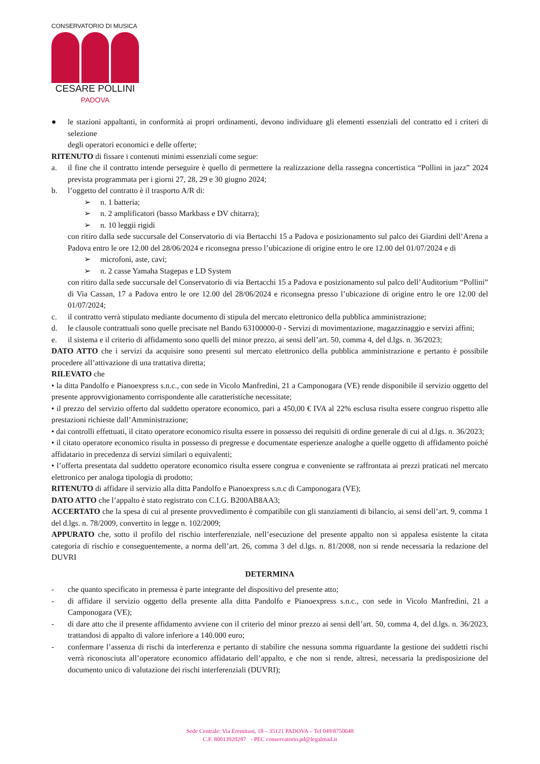CONSERVATORIO DI MUSICA
CESARE POLLINI
PADOVA
● le stazioni appaltanti, in conformità ai propri ordinamenti, devono individuare gli elementi essenziali del contratto ed i criteri di selezione
degli operatori economici e delle offerte;
RITENUTO di fissare i contenuti minimi essenziali come segue:
a. il fine che il contratto intende perseguire è quello di permettere la realizzazione della rassegna concertistica “Pollini in jazz” 2024 prevista programmata per i giorni 27, 28, 29 e 30 giugno 2024;
b. l’oggetto del contratto è il trasporto A/R di:
➢ n. 1 batteria;
➢ n. 2 amplificatori (basso Markbass e DV chitarra);
➢ n. 10 leggii rigidi
con ritiro dalla sede succursale del Conservatorio di via Bertacchi 15 a Padova e posizionamento sul palco dei Giardini dell’Arena a Padova entro le ore 12.00 del 28/06/2024 e riconsegna presso l’ubicazione di origine entro le ore 12.00 del 01/07/2024 e di
➢ microfoni, aste, cavi;
➢ n. 2 casse Yamaha Stagepas e LD System
con ritiro dalla sede succursale del Conservatorio di via Bertacchi 15 a Padova e posizionamento sul palco dell’Auditorium “Pollini” di Via Cassan, 17 a Padova entro le ore 12.00 del 28/06/2024 e riconsegna presso l’ubicazione di origine entro le ore 12.00 del 01/07/2024;
c. il contratto verrà stipulato mediante documento di stipula del mercato elettronico della pubblica amministrazione;
d. le clausole contrattuali sono quelle precisate nel Bando 63100000-0 - Servizi di movimentazione, magazzinaggio e servizi affini;
e. il sistema e il criterio di affidamento sono quelli del minor prezzo, ai sensi dell’art. 50, comma 4, del d.lgs. n. 36/2023;
DATO ATTO che i servizi da acquisire sono presenti sul mercato elettronico della pubblica amministrazione e pertanto è possibile procedere all’attivazione di una trattativa diretta;
RILEVATO che
• la ditta Pandolfo e Pianoexpress s.n.c., con sede in Vicolo Manfredini, 21 a Camponogara (VE) rende disponibile il servizio oggetto del presente approvvigionamento corrispondente alle caratteristiche necessitate;
• il prezzo del servizio offerto dal suddetto operatore economico, pari a 450,00 € IVA al 22% esclusa risulta essere congruo rispetto alle prestazioni richieste dall’Amministrazione;
• dai controlli effettuati, il citato operatore economico risulta essere in possesso dei requisiti di ordine generale di cui al d.lgs. n. 36/2023;
• il citato operatore economico risulta in possesso di pregresse e documentate esperienze analoghe a quelle oggetto di affidamento poiché affidatario in precedenza di servizi similari o equivalenti;
• l’offerta presentata dal suddetto operatore economico risulta essere congrua e conveniente se raffrontata ai prezzi praticati nel mercato elettronico per analoga tipologia di prodotto;
RITENUTO di affidare il servizio alla ditta Pandolfo e Pianoexpress s.n.c di Camponogara (VE);
DATO ATTO che l’appalto è stato registrato con C.I.G. B200AB8AA3;
ACCERTATO che la spesa di cui al presente provvedimento è compatibile con gli stanziamenti di bilancio, ai sensi dell’art. 9, comma 1 del d.lgs. n. 78/2009, convertito in legge n. 102/2009;
APPURATO che, sotto il profilo del rischio interferenziale, nell’esecuzione del presente appalto non si appalesa esistente la citata categoria di rischio e conseguentemente, a norma dell’art. 26, comma 3 del d.lgs. n. 81/2008, non si rende necessaria la redazione del DUVRI
DETERMINA
- che quanto specificato in premessa è parte integrante del dispositivo del presente atto;
- di affidare il servizio oggetto della presente alla ditta Pandolfo e Pianoexpress s.n.c., con sede in Vicolo Manfredini, 21 a Camponogara (VE);
- di dare atto che il presente affidamento avviene con il criterio del minor prezzo ai sensi dell’art. 50, comma 4, del d.lgs. n. 36/2023, trattandosi di appalto di valore inferiore a 140.000 euro;
- confermare l’assenza di rischi da interferenza e pertanto di stabilire che nessuna somma riguardante la gestione dei suddetti rischi verrà riconosciuta all’operatore economico affidatario dell’appalto, e che non si rende, altresì, necessaria la predisposizione del documento unico di valutazione dei rischi interferenziali (DUVRI);
Sede Centrale: Via Eremitani, 18 – 35121 PADOVA – Tel 049/8750648
C.F. 80013920287 - PEC conservatorio.pd@legalmail.it